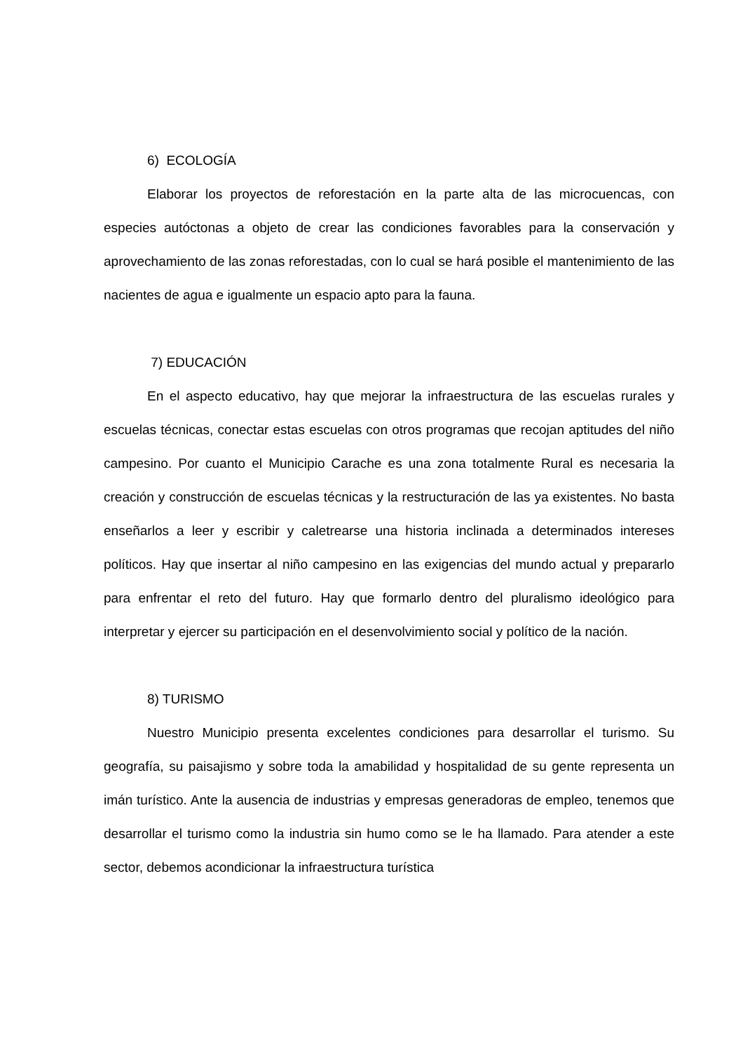6) ECOLOGÍA
Elaborar los proyectos de reforestación en la parte alta de las microcuencas, con especies autóctonas a objeto de crear las condiciones favorables para la conservación y aprovechamiento de las zonas reforestadas, con lo cual se hará posible el mantenimiento de las nacientes de agua e igualmente un espacio apto para la fauna.
7) EDUCACIÓN
En el aspecto educativo, hay que mejorar la infraestructura de las escuelas rurales y escuelas técnicas, conectar estas escuelas con otros programas que recojan aptitudes del niño campesino. Por cuanto el Municipio Carache es una zona totalmente Rural es necesaria la creación y construcción de escuelas técnicas y la restructuración de las ya existentes. No basta enseñarlos a leer y escribir y caletrearse una historia inclinada a determinados intereses políticos. Hay que insertar al niño campesino en las exigencias del mundo actual y prepararlo para enfrentar el reto del futuro. Hay que formarlo dentro del pluralismo ideológico para interpretar y ejercer su participación en el desenvolvimiento social y político de la nación.
8) TURISMO
Nuestro Municipio presenta excelentes condiciones para desarrollar el turismo. Su geografía, su paisajismo y sobre toda la amabilidad y hospitalidad de su gente representa un imán turístico. Ante la ausencia de industrias y empresas generadoras de empleo, tenemos que desarrollar el turismo como la industria sin humo como se le ha llamado. Para atender a este sector, debemos acondicionar la infraestructura turística